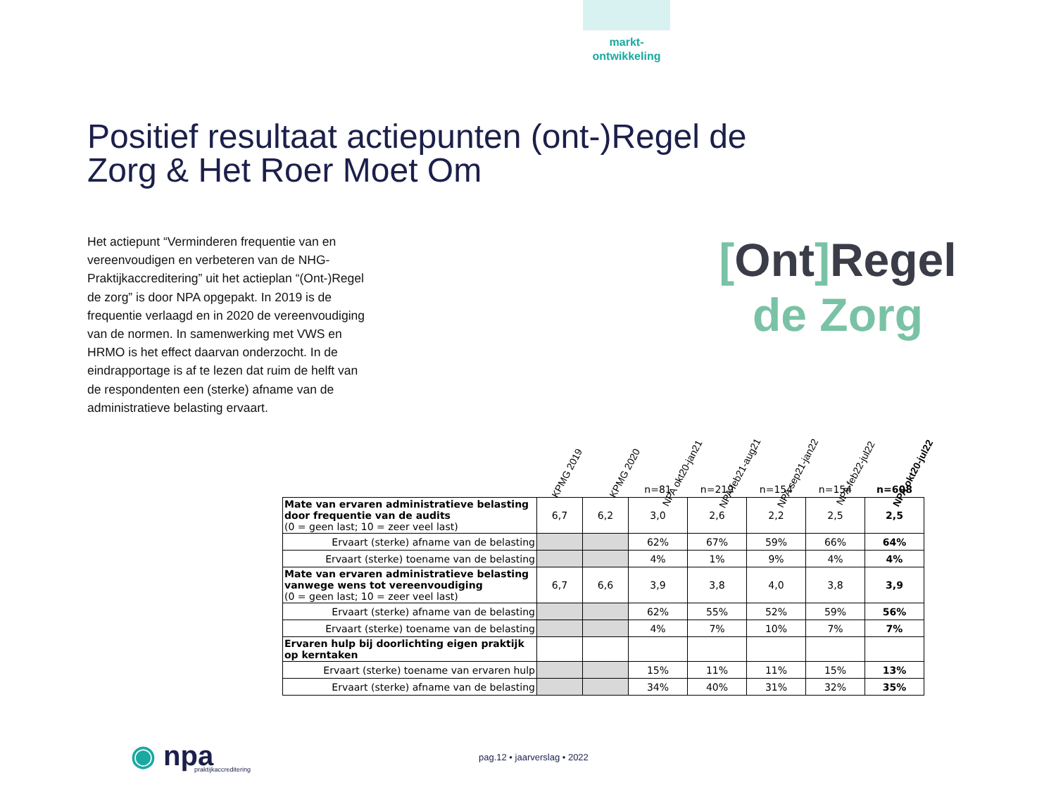markt-
ontwikkeling
Positief resultaat actiepunten (ont-)Regel de Zorg & Het Roer Moet Om
Het actiepunt “Verminderen frequentie van en vereenvoudigen en verbeteren van de NHG-Praktijkaccreditering” uit het actieplan “(Ont-)Regel de zorg” is door NPA opgepakt. In 2019 is de frequentie verlaagd en in 2020 de vereenvoudiging van de normen. In samenwerking met VWS en HRMO is het effect daarvan onderzocht. In de eindrapportage is af te lezen dat ruim de helft van de respondenten een (sterke) afname van de administratieve belasting ervaart.
[Ont] Regel
de Zorg
KPMG 2019
KPMG 2020
NPA okt20-jan21
NPA feb21-aug21
NPA sep21-jan22
NPA feb22-jul22
NPA okt20-jul22
| | | | n=81 | n=219 | n=154 | n=154 | n=608 |
| --- | --- | --- | --- | --- | --- | --- | --- |
| Mate van ervaren administratieve belasting door frequentie van de audits (0 = geen last; 10 = zeer veel last) | 6,7 | 6,2 | 3,0 | 2,6 | 2,2 | 2,5 | 2,5 |
| Ervaart (sterke) afname van de belasting | | | 62% | 67% | 59% | 66% | 64% |
| Ervaart (sterke) toename van de belasting | | | 4% | 1% | 9% | 4% | 4% |
| Mate van ervaren administratieve belasting vanwege wens tot vereenvoudiging (0 = geen last; 10 = zeer veel last) | 6,7 | 6,6 | 3,9 | 3,8 | 4,0 | 3,8 | 3,9 |
| Ervaart (sterke) afname van de belasting | | | 62% | 55% | 52% | 59% | 56% |
| Ervaart (sterke) toename van de belasting | | | 4% | 7% | 10% | 7% | 7% |
| Ervaren hulp bij doorlichting eigen praktijk op kerntaken | | | | | | | |
| Ervaart (sterke) toename van ervaren hulp | | | 15% | 11% | 11% | 15% | 13% |
| Ervaart (sterke) afname van de belasting | | | 34% | 40% | 31% | 32% | 35% |
◉ npa
praktijkaccreditering
pag.12 • jaarverslag • 2022